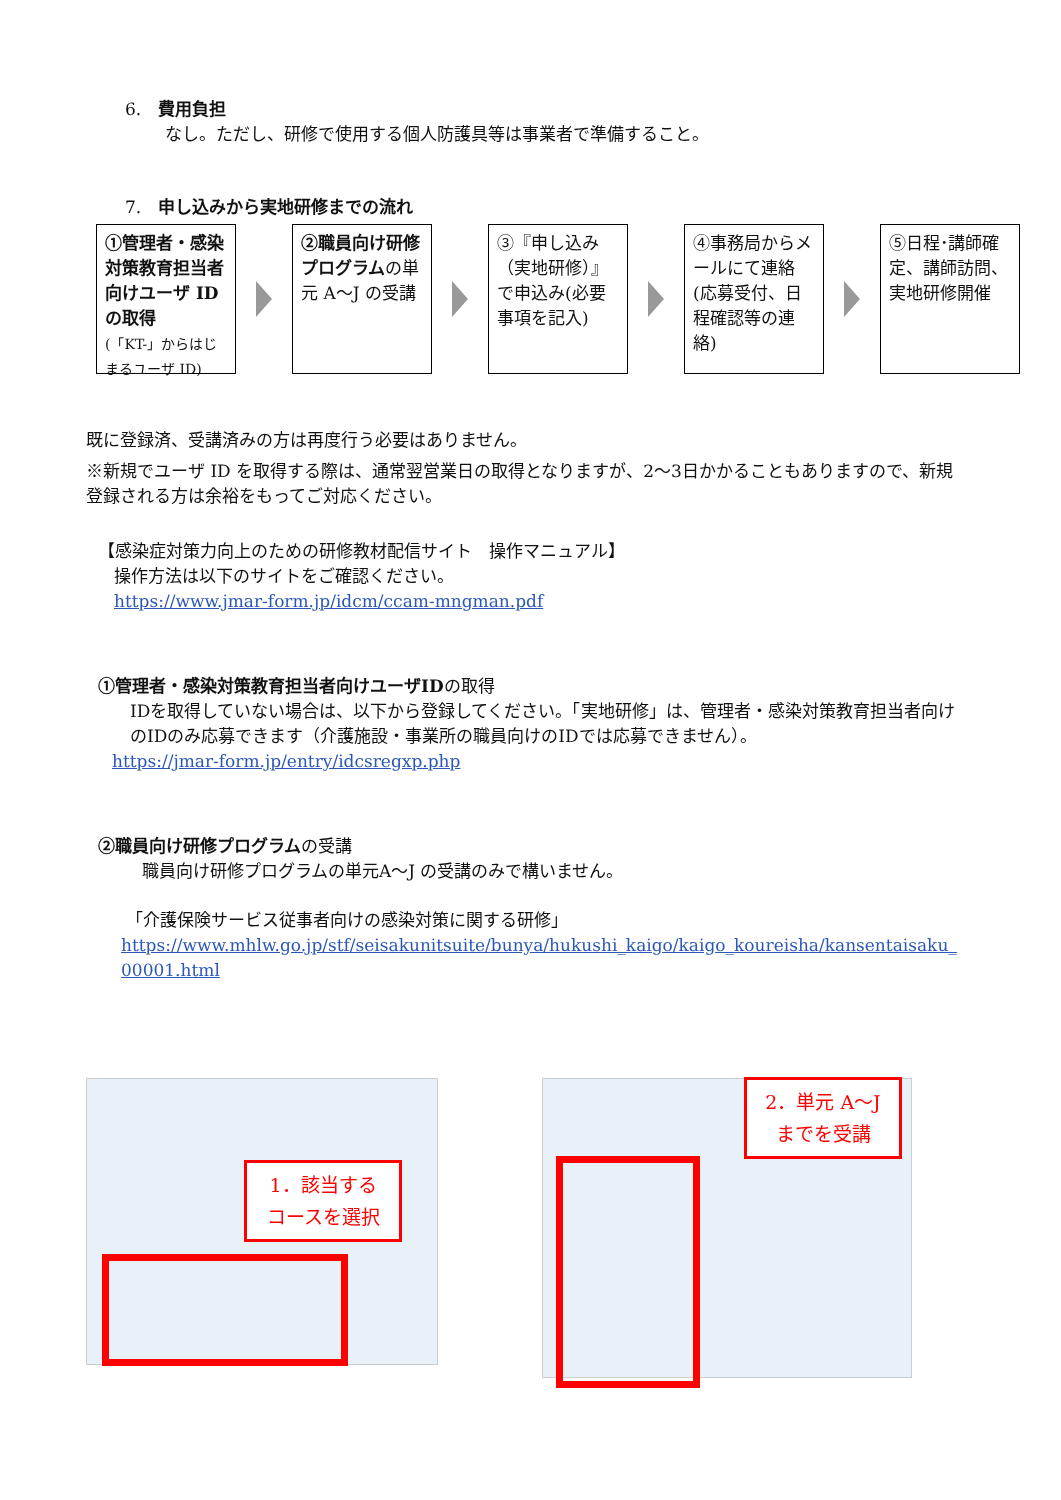6.　費用負担
なし。ただし、研修で使用する個人防護具等は事業者で準備すること。
7.　申し込みから実地研修までの流れ
①管理者・感染対策教育担当者向けユーザ ID の取得
(「KT-」からはじまるユーザ ID)
②職員向け研修プログラムの単元 A～J の受講
③『申し込み（実地研修）』で申込み(必要事項を記入)
④事務局からメールにて連絡(応募受付、日程確認等の連絡)
⑤日程･講師確定、講師訪問、実地研修開催
既に登録済、受講済みの方は再度行う必要はありません。
※新規でユーザ ID を取得する際は、通常翌営業日の取得となりますが、2～3日かかることもありますので、新規登録される方は余裕をもってご対応ください。
【感染症対策力向上のための研修教材配信サイト　操作マニュアル】
操作方法は以下のサイトをご確認ください。
https://www.jmar-form.jp/idcm/ccam-mngman.pdf
①管理者・感染対策教育担当者向けユーザIDの取得
IDを取得していない場合は、以下から登録してください。「実地研修」は、管理者・感染対策教育担当者向けのIDのみ応募できます（介護施設・事業所の職員向けのIDでは応募できません）。
https://jmar-form.jp/entry/idcsregxp.php
②職員向け研修プログラムの受講
職員向け研修プログラムの単元A～J の受講のみで構いません。
「介護保険サービス従事者向けの感染対策に関する研修」
https://www.mhlw.go.jp/stf/seisakunitsuite/bunya/hukushi_kaigo/kaigo_koureisha/kansentaisaku_00001.html
1．該当する
コースを選択
2．単元 A～J
までを受講